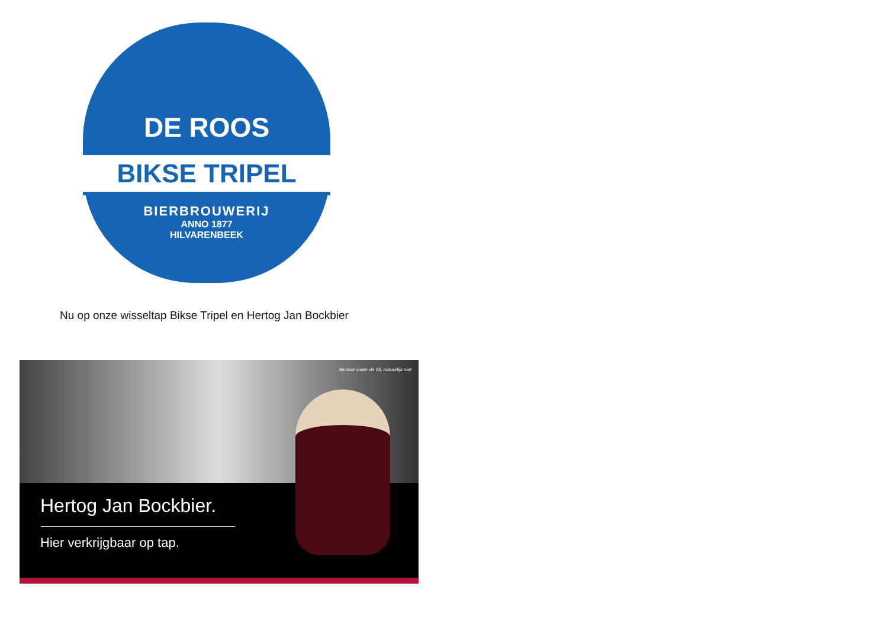DE ROOS
BIKSE TRIPEL
BIERBROUWERIJ
ANNO 1877
HILVARENBEEK
Nu op onze wisseltap Bikse Tripel en Hertog Jan Bockbier
Alcohol onder de 16, natuurlijk niet
Hertog Jan Bockbier.
Hier verkrijgbaar op tap.